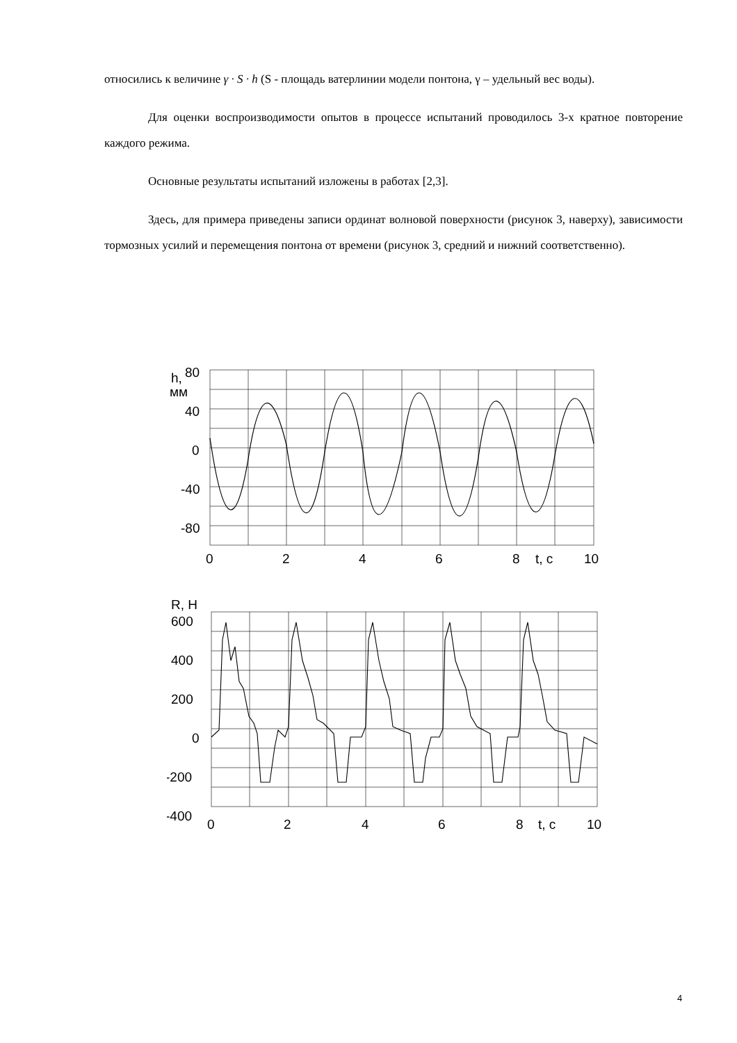относились к величине γ · S · h (S - площадь ватерлинии модели понтона, γ – удельный вес воды).
Для оценки воспроизводимости опытов в процессе испытаний проводилось 3-х кратное повторение каждого режима.
Основные результаты испытаний изложены в работах [2,3].
Здесь, для примера приведены записи ординат волновой поверхности (рисунок 3, наверху), зависимости тормозных усилий и перемещения понтона от времени (рисунок 3, средний и нижний соответственно).
h,
80
мм
40
0
-40
-80
0
2
4
6
8
t, c
10
R, H
600
400
200
0
-200
-400
0
2
4
6
8
t, c
10
4